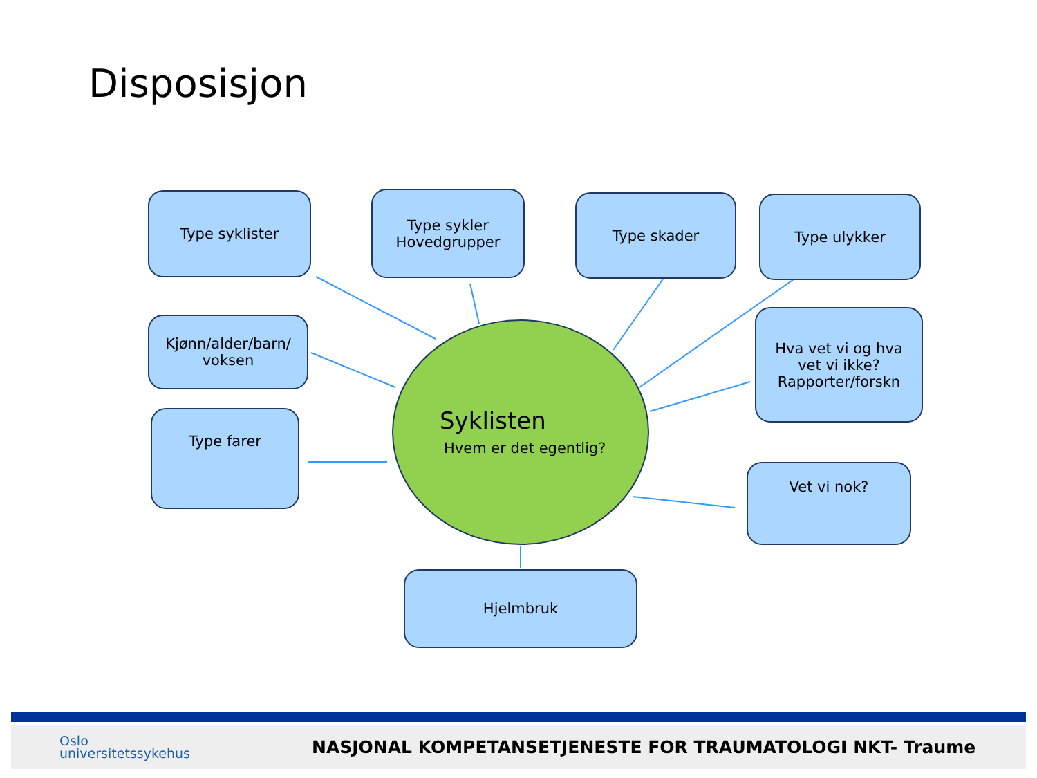Disposisjon
Type syklister
Type sykler
Hovedgrupper
Type skader Type ulykker
Kjønn/alder/barn/
voksen
Hva vet vi og hva
vet vi ikke?
Rapporter/forskn
Type farer
Vet vi nok?
Hjelmbruk
Syklisten
Hvem er det egentlig?
Oslo
universitetssykehus
NASJONAL KOMPETANSETJENESTE FOR TRAUMATOLOGI NKT- Traume